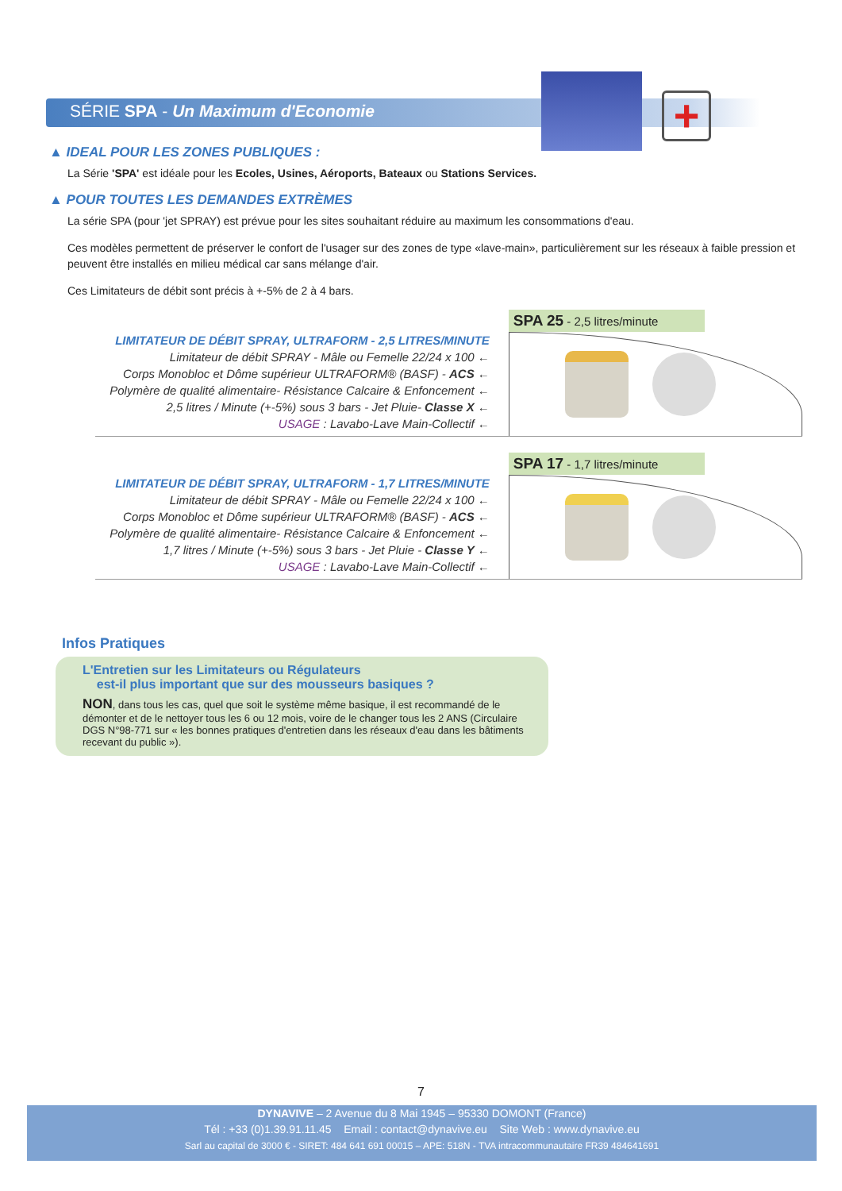+
SÉRIE SPA - Un Maximum d'Economie
▲ IDEAL POUR LES ZONES PUBLIQUES :
La Série 'SPA' est idéale pour les Ecoles, Usines, Aéroports, Bateaux ou Stations Services.
▲ POUR TOUTES LES DEMANDES EXTRÈMES
La série SPA (pour 'jet SPRAY) est prévue pour les sites souhaitant réduire au maximum les consommations d'eau.
Ces modèles permettent de préserver le confort de l'usager sur des zones de type «lave-main», particulièrement sur les réseaux à faible pression et peuvent être installés en milieu médical car sans mélange d'air.
Ces Limitateurs de débit sont précis à +-5% de 2 à 4 bars.
LIMITATEUR DE DÉBIT SPRAY, ULTRAFORM - 2,5 LITRES/MINUTE
Limitateur de débit SPRAY - Mâle ou Femelle 22/24 x 100 ←
Corps Monobloc et Dôme supérieur ULTRAFORM® (BASF) - ACS ←
Polymère de qualité alimentaire- Résistance Calcaire & Enfoncement ←
2,5 litres / Minute (+-5%) sous 3 bars - Jet Pluie- Classe X ←
USAGE : Lavabo-Lave Main-Collectif ←
SPA 25 - 2,5 litres/minute
LIMITATEUR DE DÉBIT SPRAY, ULTRAFORM - 1,7 LITRES/MINUTE
Limitateur de débit SPRAY - Mâle ou Femelle 22/24 x 100 ←
Corps Monobloc et Dôme supérieur ULTRAFORM® (BASF) - ACS ←
Polymère de qualité alimentaire- Résistance Calcaire & Enfoncement ←
1,7 litres / Minute (+-5%) sous 3 bars - Jet Pluie - Classe Y ←
USAGE : Lavabo-Lave Main-Collectif ←
SPA 17 - 1,7 litres/minute
Infos Pratiques
L'Entretien sur les Limitateurs ou Régulateurs
est-il plus important que sur des mousseurs basiques ?
NON, dans tous les cas, quel que soit le système même basique, il est recommandé de le démonter et de le nettoyer tous les 6 ou 12 mois, voire de le changer tous les 2 ANS (Circulaire DGS N°98-771 sur « les bonnes pratiques d'entretien dans les réseaux d'eau dans les bâtiments recevant du public »).
7
DYNAVIVE – 2 Avenue du 8 Mai 1945 – 95330 DOMONT (France)
Tél : +33 (0)1.39.91.11.45 Email : contact@dynavive.eu Site Web : www.dynavive.eu
Sarl au capital de 3000 € - SIRET: 484 641 691 00015 – APE: 518N - TVA intracommunautaire FR39 484641691